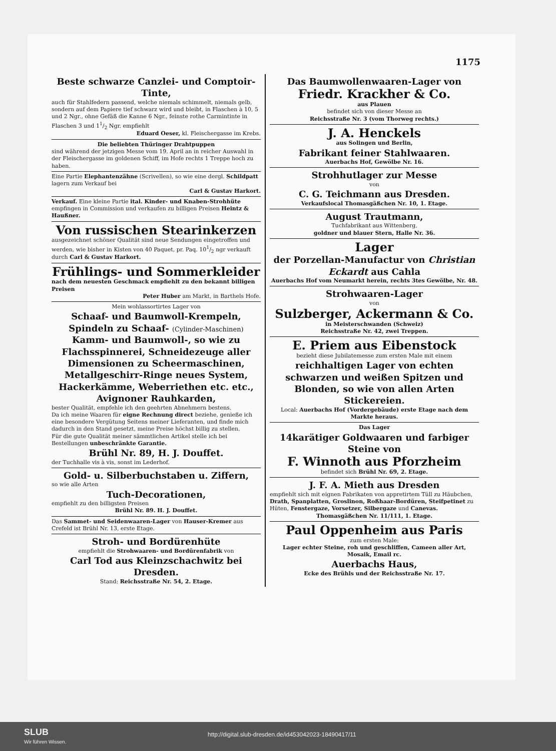1175
Beste schwarze Canzlei- und Comptoir-Tinte,
auch für Stahlfedern passend, welche niemals schimmelt, niemals gelb, sondern auf dem Papiere tief schwarz wird und bleibt, in Flaschen à 10, 5 und 2 Ngr., ohne Gefäß die Kanne 6 Ngr., feinste rothe Carmintinte in Flaschen 3 und 11/2 Ngr. empfiehlt
Eduard Oeser, kl. Fleischergasse im Krebs.
Die beliebten Thüringer Drahtpuppen
sind während der jetzigen Messe vom 19. April an in reicher Auswahl in der Fleischergasse im goldenen Schiff, im Hofe rechts 1 Treppe hoch zu haben.
Eine Partie Elephantenzähne (Scrivellen), so wie eine dergl. Schildpatt lagern zum Verkauf bei
Carl & Gustav Harkort.
Verkauf. Eine kleine Partie ital. Kinder- und Knaben-Strohhüte empfingen in Commission und verkaufen zu billigen Preisen Heintz & Haußner.
Von russischen Stearinkerzen
ausgezeichnet schöner Qualität sind neue Sendungen eingetroffen und werden, wie bisher in Kisten von 40 Paquet, pr. Paq. 101/2 ngr verkauft durch Carl & Gustav Harkort.
Frühlings- und Sommerkleider
nach dem neuesten Geschmack empfiehlt zu den bekannt billigen Preisen
Peter Huber am Markt, in Barthels Hofe.
Mein wohlassortirtes Lager von
Schaaf- und Baumwoll-Krempeln, Spindeln zu Schaaf- (Cylinder-Maschinen) Kamm- und Baumwoll-, so wie zu Flachsspinnerei, Schneidezeuge aller Dimensionen zu Scheermaschinen, Metallgeschirr-Ringe neues System, Hackerkämme, Weberriethen etc. etc., Avignoner Rauhkarden,
bester Qualität, empfehle ich den geehrten Abnehmern bestens.
Da ich meine Waaren für eigne Rechnung direct beziehe, genieße ich eine besondere Vergütung Seitens meiner Lieferanten, und finde mich dadurch in den Stand gesetzt, meine Preise höchst billig zu stellen.
Für die gute Qualität meiner sämmtlichen Artikel stelle ich bei Bestellungen unbeschränkte Garantie.
Brühl Nr. 89, H. J. Douffet.
der Tuchhalle vis à vis, sonst im Lederhof.
Gold- u. Silberbuchstaben u. Ziffern,
so wie alle Arten
Tuch-Decorationen,
empfiehlt zu den billigsten Preisen
Brühl Nr. 89. H. J. Douffet.
Das Sammet- und Seidenwaaren-Lager von Hauser-Kremer aus Crefeld ist Brühl Nr. 13, erste Etage.
Stroh- und Bordürenhüte
empfiehlt die Strohwaaren- und Bordürenfabrik von
Carl Tod aus Kleinzschachwitz bei Dresden.
Stand: Reichsstraße Nr. 54, 2. Etage.
Das Baumwollenwaaren-Lager von
Friedr. Krackher & Co.
aus Plauen
befindet sich von dieser Messe an
Reichsstraße Nr. 3 (vom Thorweg rechts.)
J. A. Henckels
aus Solingen und Berlin,
Fabrikant feiner Stahlwaaren.
Auerbachs Hof, Gewölbe Nr. 16.
Strohhutlager zur Messe
von
C. G. Teichmann aus Dresden.
Verkaufslocal Thomasgäßchen Nr. 10, 1. Etage.
August Trautmann,
Tuchfabrikant aus Wittenberg,
goldner und blauer Stern, Halle Nr. 36.
Lager
der Porzellan-Manufactur von Christian Eckardt aus Cahla
Auerbachs Hof vom Neumarkt herein, rechts 3tes Gewölbe, Nr. 48.
Strohwaaren-Lager
von
Sulzberger, Ackermann & Co.
in Meisterschwanden (Schweiz)
Reichsstraße Nr. 42, zwei Treppen.
E. Priem aus Eibenstock
bezieht diese Jubilatemesse zum ersten Male mit einem
reichhaltigen Lager von echten schwarzen und weißen Spitzen und Blonden, so wie von allen Arten Stickereien.
Local: Auerbachs Hof (Vordergebäude) erste Etage nach dem Markte heraus.
Das Lager
14karätiger Goldwaaren und farbiger Steine von
F. Winnoth aus Pforzheim
befindet sich Brühl Nr. 69, 2. Etage.
J. F. A. Mieth aus Dresden
empfiehlt sich mit eignen Fabrikaten von appretirtem Tüll zu Häubchen, Drath, Spanplatten, Groslinon, Roßhaar-Bordüren, Steifpetinet zu Hüten, Fenstergaze, Vorsetzer, Silbergaze und Canevas.
Thomasgäßchen Nr. 11/111, 1. Etage.
Paul Oppenheim aus Paris
zum ersten Male:
Lager echter Steine, roh und geschliffen, Cameen aller Art, Mosaik, Email rc.
Auerbachs Haus,
Ecke des Brühls und der Reichsstraße Nr. 17.
SLUB
Wir führen Wissen.
http://digital.slub-dresden.de/id453042023-18490417/11